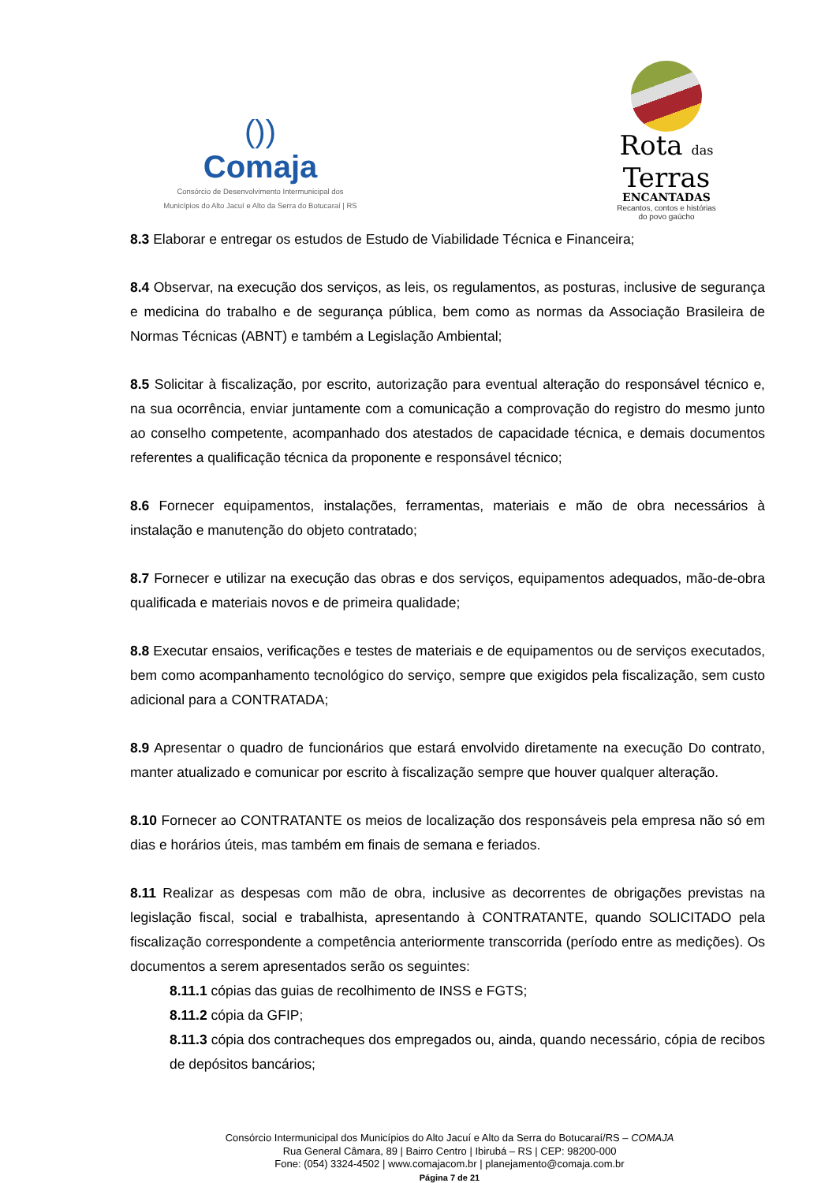())
Comaja
Consórcio de Desenvolvimento Intermunicipal dos
Municípios do Alto Jacuí e Alto da Serra do Botucaraí | RS
Rota das
Terras
ENCANTADAS
Recantos, contos e histórias
do povo gaúcho
8.3 Elaborar e entregar os estudos de Estudo de Viabilidade Técnica e Financeira;
8.4 Observar, na execução dos serviços, as leis, os regulamentos, as posturas, inclusive de segurança e medicina do trabalho e de segurança pública, bem como as normas da Associação Brasileira de Normas Técnicas (ABNT) e também a Legislação Ambiental;
8.5 Solicitar à fiscalização, por escrito, autorização para eventual alteração do responsável técnico e, na sua ocorrência, enviar juntamente com a comunicação a comprovação do registro do mesmo junto ao conselho competente, acompanhado dos atestados de capacidade técnica, e demais documentos referentes a qualificação técnica da proponente e responsável técnico;
8.6 Fornecer equipamentos, instalações, ferramentas, materiais e mão de obra necessários à instalação e manutenção do objeto contratado;
8.7 Fornecer e utilizar na execução das obras e dos serviços, equipamentos adequados, mão-de-obra qualificada e materiais novos e de primeira qualidade;
8.8 Executar ensaios, verificações e testes de materiais e de equipamentos ou de serviços executados, bem como acompanhamento tecnológico do serviço, sempre que exigidos pela fiscalização, sem custo adicional para a CONTRATADA;
8.9 Apresentar o quadro de funcionários que estará envolvido diretamente na execução Do contrato, manter atualizado e comunicar por escrito à fiscalização sempre que houver qualquer alteração.
8.10 Fornecer ao CONTRATANTE os meios de localização dos responsáveis pela empresa não só em dias e horários úteis, mas também em finais de semana e feriados.
8.11 Realizar as despesas com mão de obra, inclusive as decorrentes de obrigações previstas na legislação fiscal, social e trabalhista, apresentando à CONTRATANTE, quando SOLICITADO pela fiscalização correspondente a competência anteriormente transcorrida (período entre as medições). Os documentos a serem apresentados serão os seguintes:
8.11.1 cópias das guias de recolhimento de INSS e FGTS;
8.11.2 cópia da GFIP;
8.11.3 cópia dos contracheques dos empregados ou, ainda, quando necessário, cópia de recibos de depósitos bancários;
Consórcio Intermunicipal dos Municípios do Alto Jacuí e Alto da Serra do Botucaraí/RS – COMAJA
Rua General Câmara, 89 | Bairro Centro | Ibirubá – RS | CEP: 98200-000
Fone: (054) 3324-4502 | www.comajacom.br | planejamento@comaja.com.br
Página 7 de 21